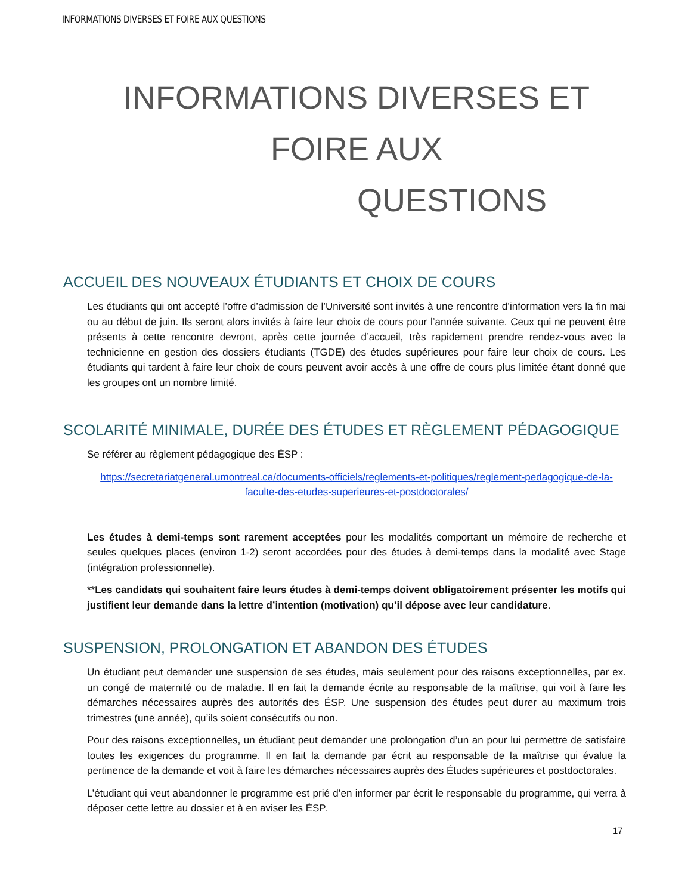INFORMATIONS DIVERSES ET FOIRE AUX QUESTIONS
INFORMATIONS DIVERSES ET FOIRE AUX
QUESTIONS
ACCUEIL DES NOUVEAUX ÉTUDIANTS ET CHOIX DE COURS
Les étudiants qui ont accepté l’offre d’admission de l’Université sont invités à une rencontre d’information vers la fin mai ou au début de juin. Ils seront alors invités à faire leur choix de cours pour l’année suivante. Ceux qui ne peuvent être présents à cette rencontre devront, après cette journée d’accueil, très rapidement prendre rendez-vous avec la technicienne en gestion des dossiers étudiants (TGDE) des études supérieures pour faire leur choix de cours. Les étudiants qui tardent à faire leur choix de cours peuvent avoir accès à une offre de cours plus limitée étant donné que les groupes ont un nombre limité.
SCOLARITÉ MINIMALE, DURÉE DES ÉTUDES ET RÈGLEMENT PÉDAGOGIQUE
Se référer au règlement pédagogique des ÉSP :
https://secretariatgeneral.umontreal.ca/documents-officiels/reglements-et-politiques/reglement-pedagogique-de-la-faculte-des-etudes-superieures-et-postdoctorales/
Les études à demi-temps sont rarement acceptées pour les modalités comportant un mémoire de recherche et seules quelques places (environ 1-2) seront accordées pour des études à demi-temps dans la modalité avec Stage (intégration professionnelle).
**Les candidats qui souhaitent faire leurs études à demi-temps doivent obligatoirement présenter les motifs qui justifient leur demande dans la lettre d’intention (motivation) qu’il dépose avec leur candidature.
SUSPENSION, PROLONGATION ET ABANDON DES ÉTUDES
Un étudiant peut demander une suspension de ses études, mais seulement pour des raisons exceptionnelles, par ex. un congé de maternité ou de maladie. Il en fait la demande écrite au responsable de la maîtrise, qui voit à faire les démarches nécessaires auprès des autorités des ÉSP. Une suspension des études peut durer au maximum trois trimestres (une année), qu’ils soient consécutifs ou non.
Pour des raisons exceptionnelles, un étudiant peut demander une prolongation d’un an pour lui permettre de satisfaire toutes les exigences du programme. Il en fait la demande par écrit au responsable de la maîtrise qui évalue la pertinence de la demande et voit à faire les démarches nécessaires auprès des Études supérieures et postdoctorales.
L’étudiant qui veut abandonner le programme est prié d’en informer par écrit le responsable du programme, qui verra à déposer cette lettre au dossier et à en aviser les ÉSP.
17